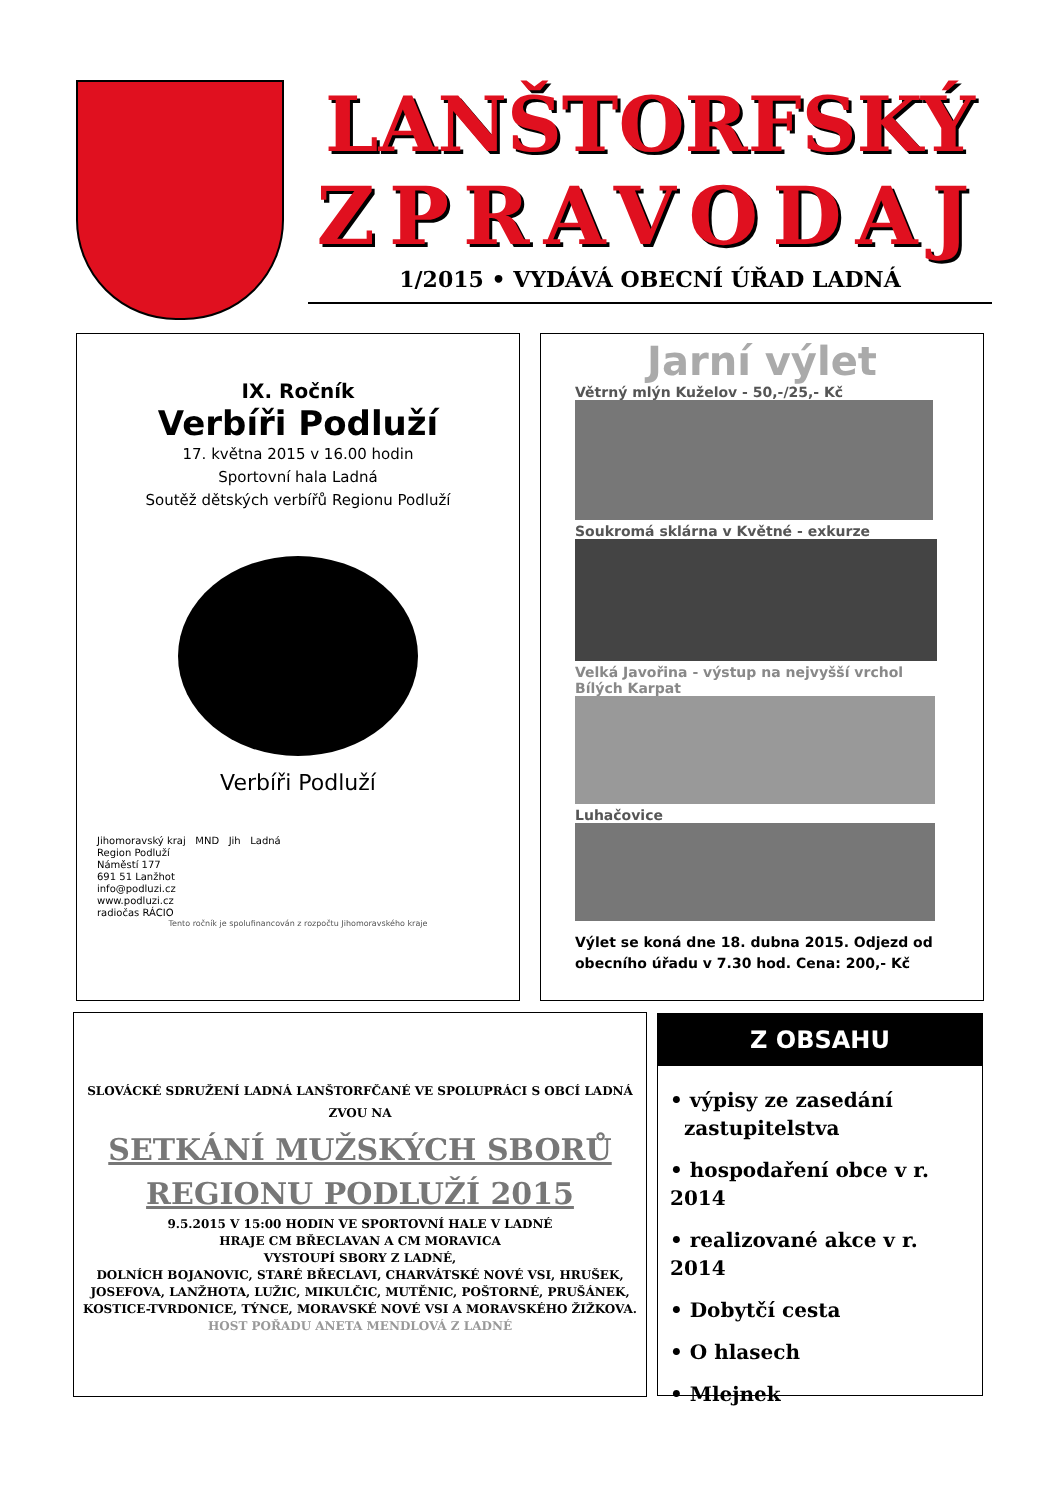LANŠTORFSKÝ
ZPRAVODAJ
1/2015 • VYDÁVÁ OBECNÍ ÚŘAD LADNÁ
IX. Ročník
Verbíři Podluží
17. května 2015 v 16.00 hodin
Sportovní hala Ladná
Soutěž dětských verbířů Regionu Podluží
Verbíři Podluží
Jihomoravský kraj MND Jih Ladná
Region Podluží
Náměstí 177
691 51 Lanžhot
info@podluzi.cz
www.podluzi.cz
radiočas RÁCIO
Tento ročník je spolufinancován z rozpočtu Jihomoravského kraje
Jarní výlet
Větrný mlýn Kuželov - 50,-/25,- Kč
Soukromá sklárna v Květné - exkurze
Velká Javořina - výstup na nejvyšší vrchol Bílých Karpat
Luhačovice
Výlet se koná dne 18. dubna 2015. Odjezd od obecního úřadu v 7.30 hod. Cena: 200,- Kč
SLOVÁCKÉ SDRUŽENÍ LADNÁ LANŠTORFČANÉ VE SPOLUPRÁCI S OBCÍ LADNÁ
ZVOU NA
SETKÁNÍ MUŽSKÝCH SBORŮ
REGIONU PODLUŽÍ 2015
9.5.2015 V 15:00 HODIN VE SPORTOVNÍ HALE V LADNÉ
HRAJE CM BŘECLAVAN A CM MORAVICA
VYSTOUPÍ SBORY Z LADNÉ,
DOLNÍCH BOJANOVIC, STARÉ BŘECLAVI, CHARVÁTSKÉ NOVÉ VSI, HRUŠEK,
JOSEFOVA, LANŽHOTA, LUŽIC, MIKULČIC, MUTĚNIC, POŠTORNÉ, PRUŠÁNEK,
KOSTICE-TVRDONICE, TÝNCE, MORAVSKÉ NOVÉ VSI A MORAVSKÉHO ŽIŽKOVA.
HOST POŘADU ANETA MENDLOVÁ Z LADNÉ
Z OBSAHU
• výpisy ze zasedání
zastupitelstva
• hospodaření obce v r. 2014
• realizované akce v r. 2014
• Dobytčí cesta
• O hlasech
• Mlejnek